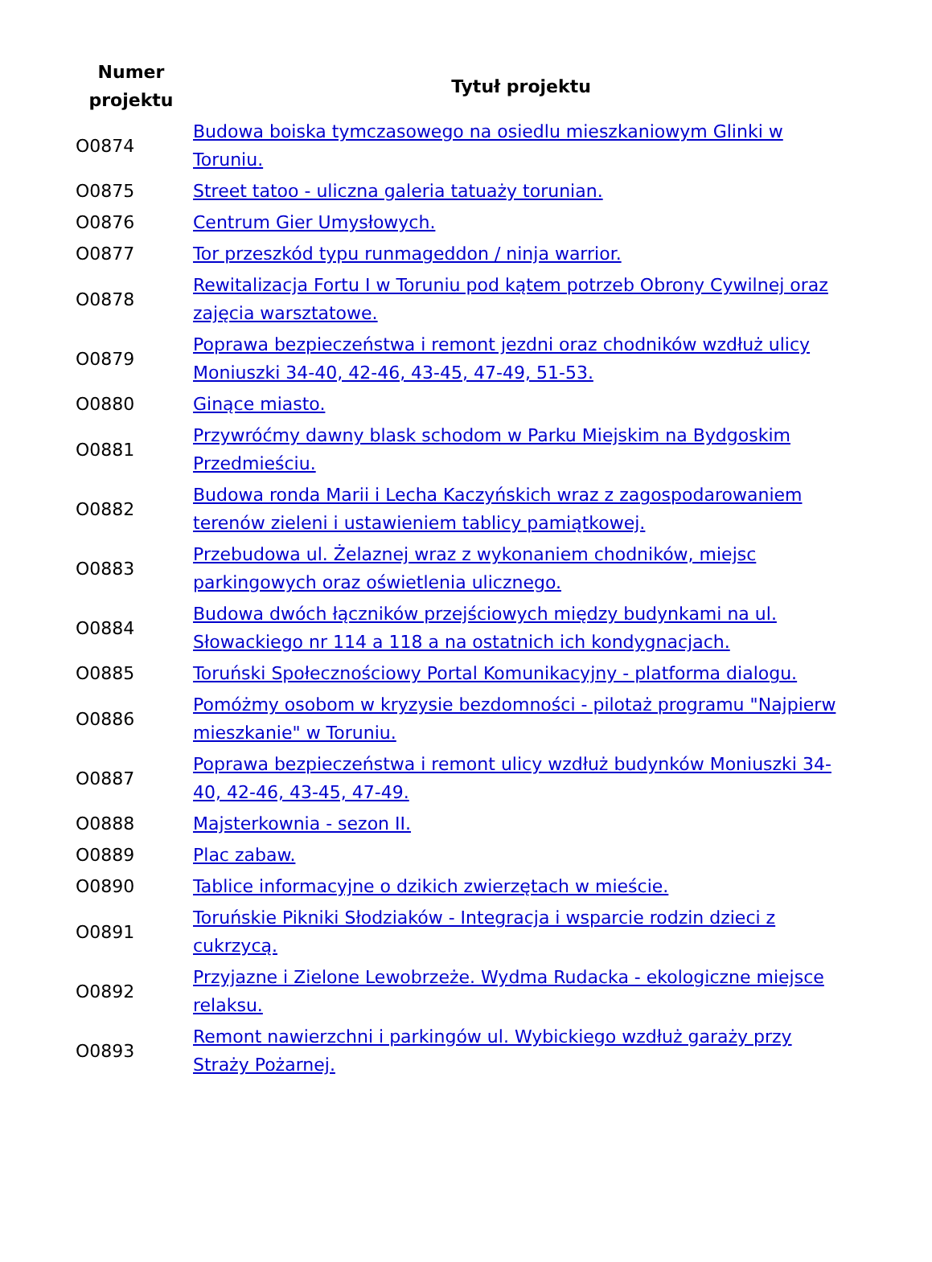| Numer projektu | Tytuł projektu |
| --- | --- |
| O0874 | Budowa boiska tymczasowego na osiedlu mieszkaniowym Glinki w Toruniu. |
| O0875 | Street tatoo - uliczna galeria tatuaży torunian. |
| O0876 | Centrum Gier Umysłowych. |
| O0877 | Tor przeszkód typu runmageddon / ninja warrior. |
| O0878 | Rewitalizacja Fortu I w Toruniu pod kątem potrzeb Obrony Cywilnej oraz zajęcia warsztatowe. |
| O0879 | Poprawa bezpieczeństwa i remont jezdni oraz chodników wzdłuż ulicy Moniuszki 34-40, 42-46, 43-45, 47-49, 51-53. |
| O0880 | Ginące miasto. |
| O0881 | Przywróćmy dawny blask schodom w Parku Miejskim na Bydgoskim Przedmieściu. |
| O0882 | Budowa ronda Marii i Lecha Kaczyńskich wraz z zagospodarowaniem terenów zieleni i ustawieniem tablicy pamiątkowej. |
| O0883 | Przebudowa ul. Żelaznej wraz z wykonaniem chodników, miejsc parkingowych oraz oświetlenia ulicznego. |
| O0884 | Budowa dwóch łączników przejściowych między budynkami na ul. Słowackiego nr 114 a 118 a na ostatnich ich kondygnacjach. |
| O0885 | Toruński Społecznościowy Portal Komunikacyjny - platforma dialogu. |
| O0886 | Pomóżmy osobom w kryzysie bezdomności - pilotaż programu "Najpierw mieszkanie" w Toruniu. |
| O0887 | Poprawa bezpieczeństwa i remont ulicy wzdłuż budynków Moniuszki 34-40, 42-46, 43-45, 47-49. |
| O0888 | Majsterkownia - sezon II. |
| O0889 | Plac zabaw. |
| O0890 | Tablice informacyjne o dzikich zwierzętach w mieście. |
| O0891 | Toruńskie Pikniki Słodziaków - Integracja i wsparcie rodzin dzieci z cukrzycą. |
| O0892 | Przyjazne i Zielone Lewobrzeże. Wydma Rudacka - ekologiczne miejsce relaksu. |
| O0893 | Remont nawierzchni i parkingów ul. Wybickiego wzdłuż garaży przy Straży Pożarnej. |